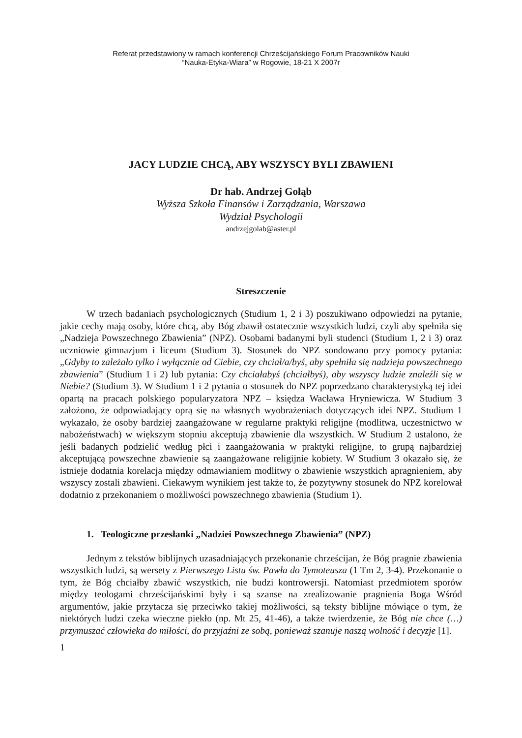Referat przedstawiony w ramach konferencji Chrześcijańskiego Forum Pracowników Nauki
“Nauka-Etyka-Wiara” w Rogowie, 18-21 X 2007r
JACY LUDZIE CHCĄ, ABY WSZYSCY BYLI ZBAWIENI
Dr hab. Andrzej Gołąb
Wyższa Szkoła Finansów i Zarządzania, Warszawa
Wydział Psychologii
andrzejgolab@aster.pl
Streszczenie
W trzech badaniach psychologicznych (Studium 1, 2 i 3) poszukiwano odpowiedzi na pytanie, jakie cechy mają osoby, które chcą, aby Bóg zbawił ostatecznie wszystkich ludzi, czyli aby spełniła się „Nadzieja Powszechnego Zbawienia” (NPZ). Osobami badanymi byli studenci (Studium 1, 2 i 3) oraz uczniowie gimnazjum i liceum (Studium 3). Stosunek do NPZ sondowano przy pomocy pytania: „Gdyby to zależało tylko i wyłącznie od Ciebie, czy chciał/a/byś, aby spełniła się nadzieja powszechnego zbawienia” (Studium 1 i 2) lub pytania: Czy chciałabyś (chciałbyś), aby wszyscy ludzie znaleźli się w Niebie? (Studium 3). W Studium 1 i 2 pytania o stosunek do NPZ poprzedzano charakterystyką tej idei opartą na pracach polskiego popularyzatora NPZ – księdza Wacława Hryniewicza. W Studium 3 założono, że odpowiadający oprą się na własnych wyobrażeniach dotyczących idei NPZ. Studium 1 wykazało, że osoby bardziej zaangażowane w regularne praktyki religijne (modlitwa, uczestnictwo w nabożeństwach) w większym stopniu akceptują zbawienie dla wszystkich. W Studium 2 ustalono, że jeśli badanych podzielić według płci i zaangażowania w praktyki religijne, to grupą najbardziej akceptującą powszechne zbawienie są zaangażowane religijnie kobiety. W Studium 3 okazało się, że istnieje dodatnia korelacja między odmawianiem modlitwy o zbawienie wszystkich apragnieniem, aby wszyscy zostali zbawieni. Ciekawym wynikiem jest także to, że pozytywny stosunek do NPZ korelował dodatnio z przekonaniem o możliwości powszechnego zbawienia (Studium 1).
1. Teologiczne przesłanki „Nadziei Powszechnego Zbawienia” (NPZ)
Jednym z tekstów biblijnych uzasadniających przekonanie chrześcijan, że Bóg pragnie zbawienia wszystkich ludzi, są wersety z Pierwszego Listu św. Pawła do Tymoteusza (1 Tm 2, 3-4). Przekonanie o tym, że Bóg chciałby zbawić wszystkich, nie budzi kontrowersji. Natomiast przedmiotem sporów między teologami chrześcijańskimi były i są szanse na zrealizowanie pragnienia Boga Wśród argumentów, jakie przytacza się przeciwko takiej możliwości, są teksty biblijne mówiące o tym, że niektórych ludzi czeka wieczne piekło (np. Mt 25, 41-46), a także twierdzenie, że Bóg nie chce (…) przymuszać człowieka do miłości, do przyjaźni ze sobą, ponieważ szanuje naszą wolność i decyzje [1].
1